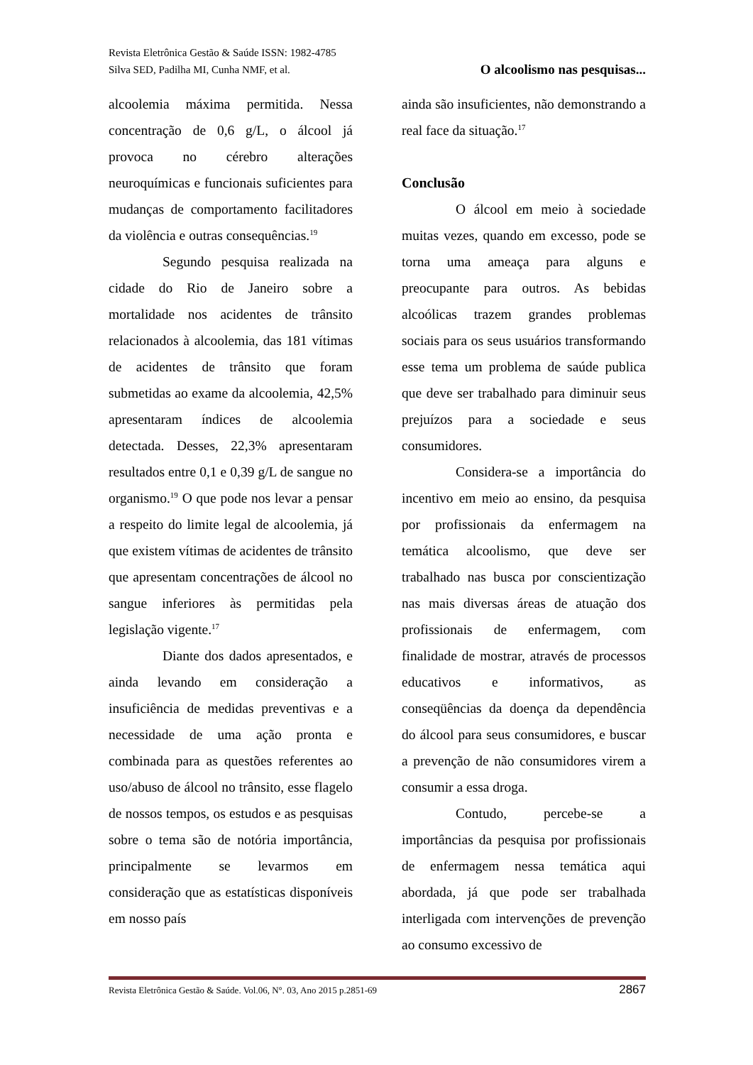Revista Eletrônica Gestão & Saúde ISSN: 1982-4785
Silva SED, Padilha MI, Cunha NMF, et al. O alcoolismo nas pesquisas...
alcoolemia máxima permitida. Nessa concentração de 0,6 g/L, o álcool já provoca no cérebro alterações neuroquímicas e funcionais suficientes para mudanças de comportamento facilitadores da violência e outras consequências.<sup>19</sup>
Segundo pesquisa realizada na cidade do Rio de Janeiro sobre a mortalidade nos acidentes de trânsito relacionados à alcoolemia, das 181 vítimas de acidentes de trânsito que foram submetidas ao exame da alcoolemia, 42,5% apresentaram índices de alcoolemia detectada. Desses, 22,3% apresentaram resultados entre 0,1 e 0,39 g/L de sangue no organismo.<sup>19</sup> O que pode nos levar a pensar a respeito do limite legal de alcoolemia, já que existem vítimas de acidentes de trânsito que apresentam concentrações de álcool no sangue inferiores às permitidas pela legislação vigente.<sup>17</sup>
Diante dos dados apresentados, e ainda levando em consideração a insuficiência de medidas preventivas e a necessidade de uma ação pronta e combinada para as questões referentes ao uso/abuso de álcool no trânsito, esse flagelo de nossos tempos, os estudos e as pesquisas sobre o tema são de notória importância, principalmente se levarmos em consideração que as estatísticas disponíveis em nosso país
ainda são insuficientes, não demonstrando a real face da situação.<sup>17</sup>
Conclusão
O álcool em meio à sociedade muitas vezes, quando em excesso, pode se torna uma ameaça para alguns e preocupante para outros. As bebidas alcoólicas trazem grandes problemas sociais para os seus usuários transformando esse tema um problema de saúde publica que deve ser trabalhado para diminuir seus prejuízos para a sociedade e seus consumidores.
Considera-se a importância do incentivo em meio ao ensino, da pesquisa por profissionais da enfermagem na temática alcoolismo, que deve ser trabalhado nas busca por conscientização nas mais diversas áreas de atuação dos profissionais de enfermagem, com finalidade de mostrar, através de processos educativos e informativos, as conseqüências da doença da dependência do álcool para seus consumidores, e buscar a prevenção de não consumidores virem a consumir a essa droga.
Contudo, percebe-se a importâncias da pesquisa por profissionais de enfermagem nessa temática aqui abordada, já que pode ser trabalhada interligada com intervenções de prevenção ao consumo excessivo de
Revista Eletrônica Gestão & Saúde. Vol.06, N°. 03, Ano 2015 p.2851-69 2867